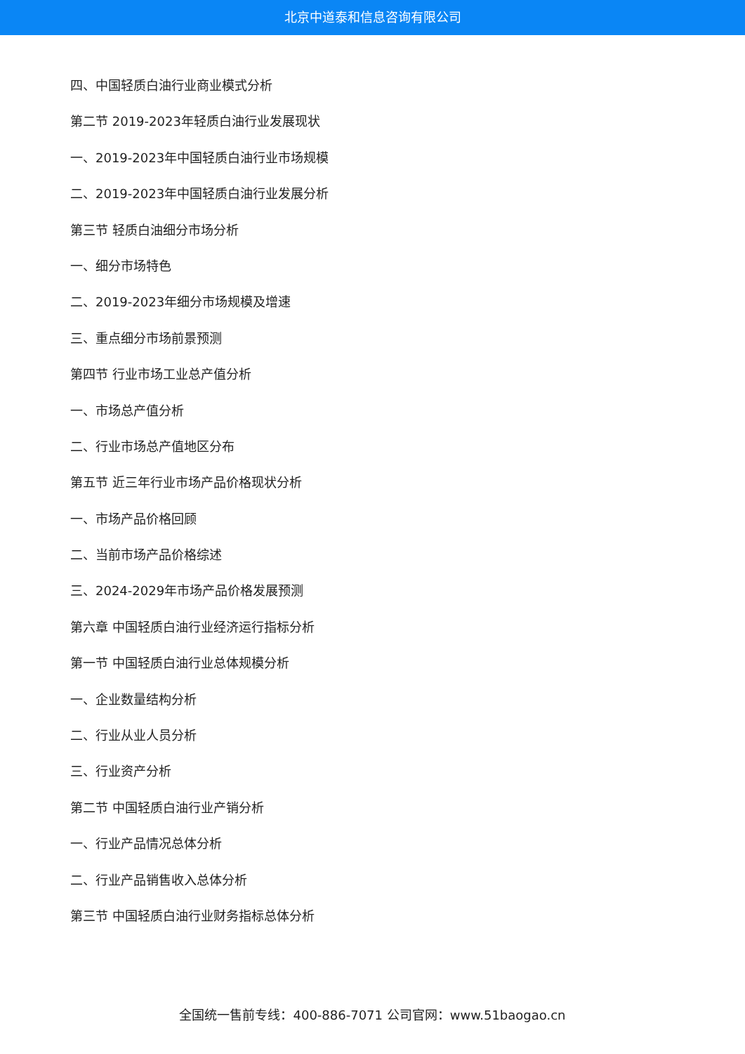北京中道泰和信息咨询有限公司
四、中国轻质白油行业商业模式分析
第二节 2019-2023年轻质白油行业发展现状
一、2019-2023年中国轻质白油行业市场规模
二、2019-2023年中国轻质白油行业发展分析
第三节 轻质白油细分市场分析
一、细分市场特色
二、2019-2023年细分市场规模及增速
三、重点细分市场前景预测
第四节 行业市场工业总产值分析
一、市场总产值分析
二、行业市场总产值地区分布
第五节 近三年行业市场产品价格现状分析
一、市场产品价格回顾
二、当前市场产品价格综述
三、2024-2029年市场产品价格发展预测
第六章 中国轻质白油行业经济运行指标分析
第一节 中国轻质白油行业总体规模分析
一、企业数量结构分析
二、行业从业人员分析
三、行业资产分析
第二节 中国轻质白油行业产销分析
一、行业产品情况总体分析
二、行业产品销售收入总体分析
第三节 中国轻质白油行业财务指标总体分析
全国统一售前专线：400-886-7071 公司官网：www.51baogao.cn